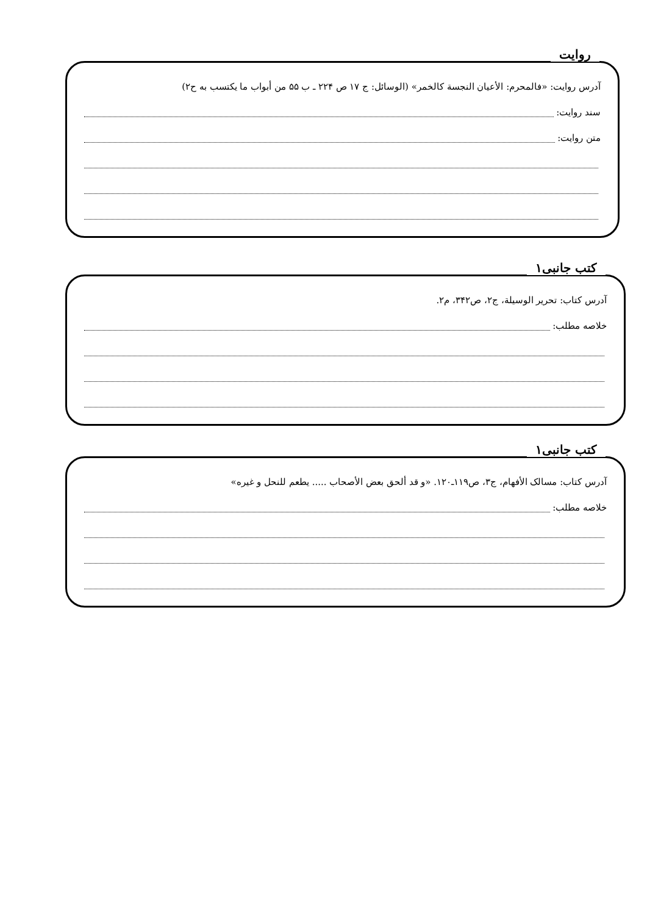روایت
آدرس روایت: «فالمحرم: الأعیان النجسة کالخمر» (الوسائل: ج ۱۷ ص ۲۲۴ ـ ب ۵۵ من أبواب ما یکتسب به ح۲)
سند روایت:
متن روایت:
کتب جانبی۱
آدرس کتاب: تحریر الوسیلة، ج۲، ص۳۴۲، م۲.
خلاصه مطلب:
کتب جانبی۱
آدرس کتاب: مسالک الأفهام، ج۳، ص۱۱۹ـ۱۲۰. «و قد ألحق بعض الأصحاب ..... یطعم للنحل و غیره»
خلاصه مطلب: